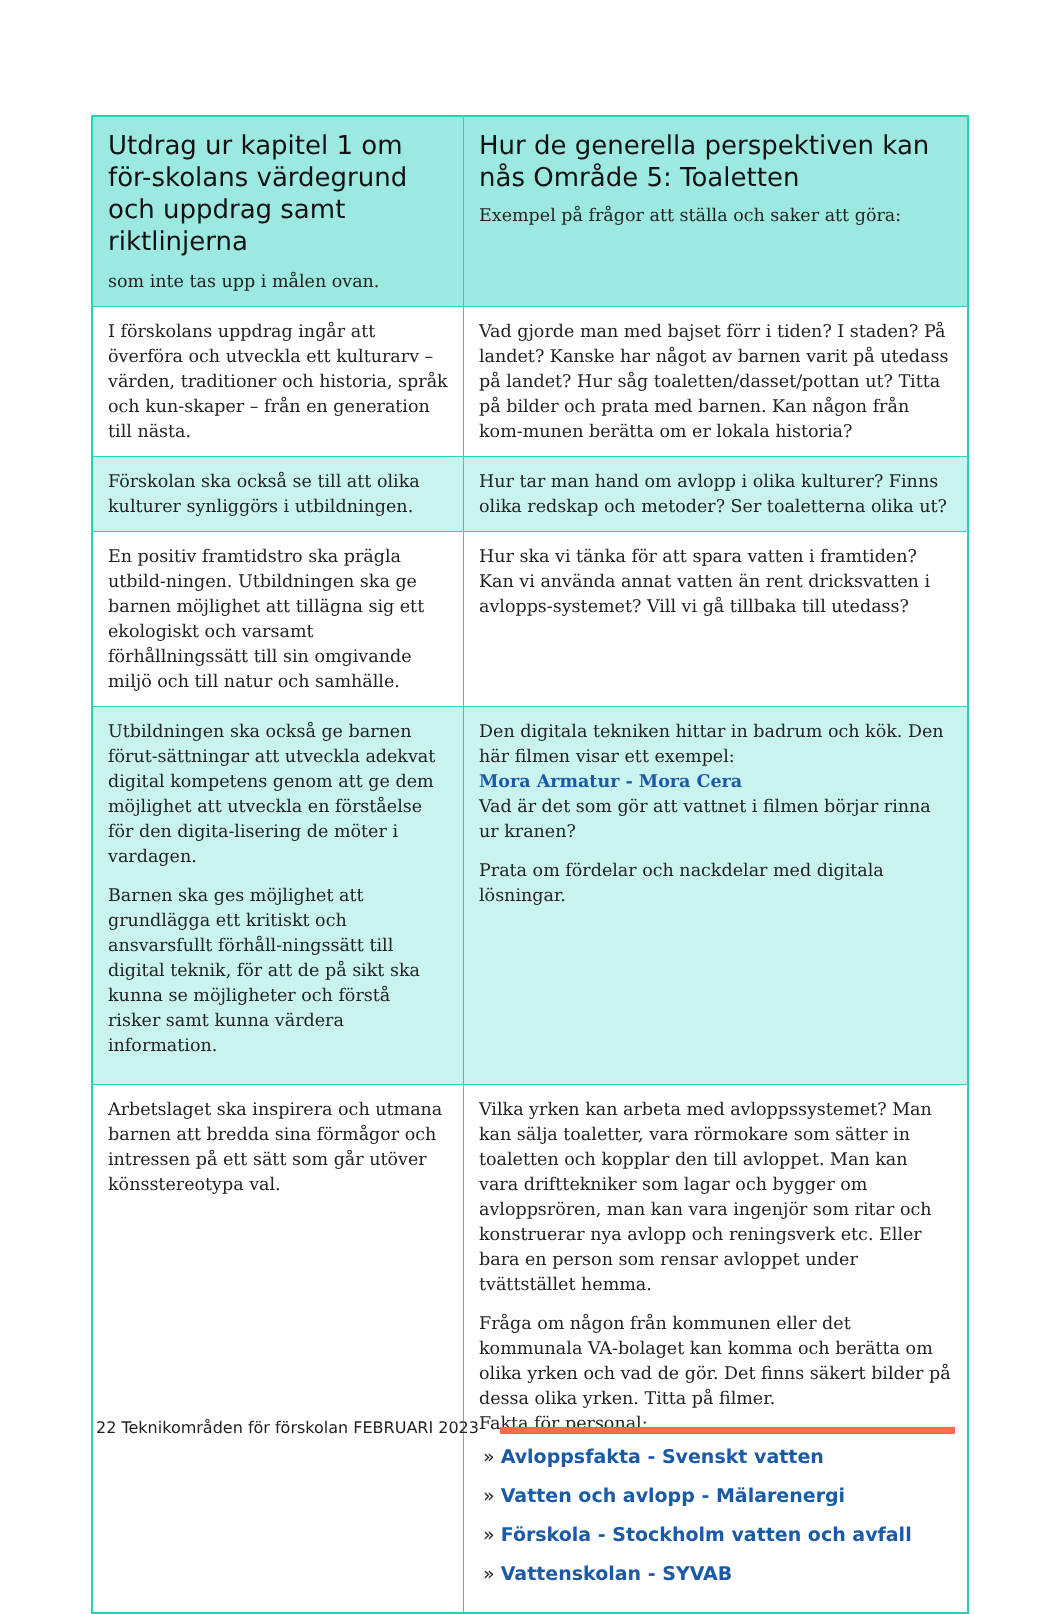| Utdrag ur kapitel 1 om för-skolans värdegrund och uppdrag samt riktlinjerna som inte tas upp i målen ovan. | Hur de generella perspektiven kan nås Område 5: Toaletten Exempel på frågor att ställa och saker att göra: |
| --- | --- |
| I förskolans uppdrag ingår att överföra och utveckla ett kulturarv – värden, traditioner och historia, språk och kun-skaper – från en generation till nästa. | Vad gjorde man med bajset förr i tiden? I staden? På landet? Kanske har något av barnen varit på utedass på landet? Hur såg toaletten/dasset/pottan ut? Titta på bilder och prata med barnen. Kan någon från kom-munen berätta om er lokala historia? |
| Förskolan ska också se till att olika kulturer synliggörs i utbildningen. | Hur tar man hand om avlopp i olika kulturer? Finns olika redskap och metoder? Ser toaletterna olika ut? |
| En positiv framtidstro ska prägla utbild-ningen. Utbildningen ska ge barnen möjlighet att tillägna sig ett ekologiskt och varsamt förhållningssätt till sin omgivande miljö och till natur och samhälle. | Hur ska vi tänka för att spara vatten i framtiden? Kan vi använda annat vatten än rent dricksvatten i avlopps-systemet? Vill vi gå tillbaka till utedass? |
| Utbildningen ska också ge barnen förut-sättningar att utveckla adekvat digital kompetens genom att ge dem möjlighet att utveckla en förståelse för den digita-lisering de möter i vardagen. Barnen ska ges möjlighet att grundlägga ett kritiskt och ansvarsfullt förhåll-ningssätt till digital teknik, för att de på sikt ska kunna se möjligheter och förstå risker samt kunna värdera information. | Den digitala tekniken hittar in badrum och kök. Den här filmen visar ett exempel: Mora Armatur - Mora Cera Vad är det som gör att vattnet i filmen börjar rinna ur kranen? Prata om fördelar och nackdelar med digitala lösningar. |
| Arbetslaget ska inspirera och utmana barnen att bredda sina förmågor och intressen på ett sätt som går utöver könsstereotypa val. | Vilka yrken kan arbeta med avloppssystemet? Man kan sälja toaletter, vara rörmokare som sätter in toaletten och kopplar den till avloppet. Man kan vara drifttekniker som lagar och bygger om avloppsrören, man kan vara ingenjör som ritar och konstruerar nya avlopp och reningsverk etc. Eller bara en person som rensar avloppet under tvättstället hemma. Fråga om någon från kommunen eller det kommunala VA-bolaget kan komma och berätta om olika yrken och vad de gör. Det finns säkert bilder på dessa olika yrken. Titta på filmer. Fakta för personal: » Avloppsfakta - Svenskt vatten » Vatten och avlopp - Mälarenergi » Förskola - Stockholm vatten och avfall » Vattenskolan - SYVAB |
22 Teknikområden för förskolan FEBRUARI 2023